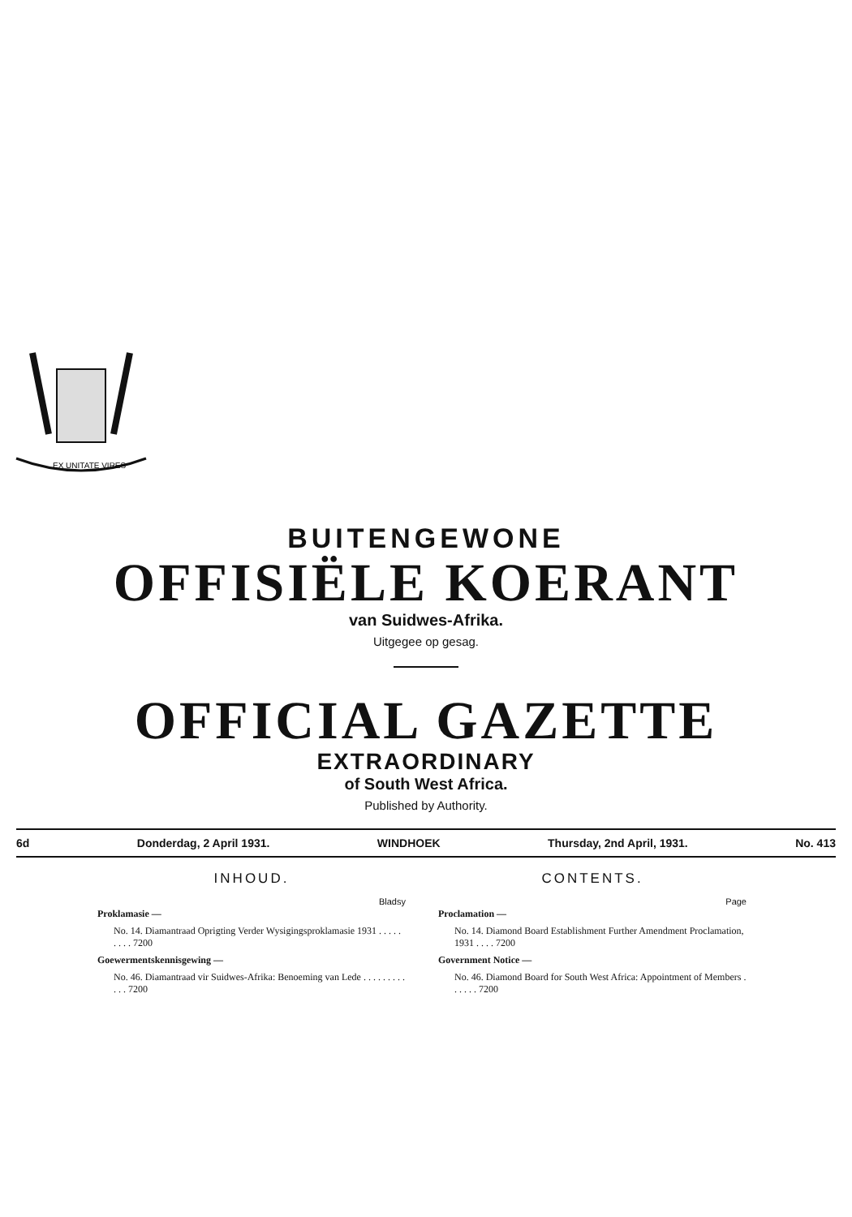EX UNITATE VIRES
BUITENGEWONE
OFFISIËLE KOERANT
van Suidwes-Afrika.
Uitgegee op gesag.
OFFICIAL GAZETTE
EXTRAORDINARY
of South West Africa.
Published by Authority.
6d Donderdag, 2 April 1931. WINDHOEK Thursday, 2nd April, 1931. No. 413
INHOUD.
Bladsy
Proklamasie —
No. 14. Diamantraad Oprigting Verder Wysigingsproklamasie 1931 . . . . . . . . . 7200
Goewermentskennisgewing —
No. 46. Diamantraad vir Suidwes-Afrika: Benoeming van Lede . . . . . . . . . . . . 7200
CONTENTS.
Page
Proclamation —
No. 14. Diamond Board Establishment Further Amendment Proclamation, 1931 . . . . 7200
Government Notice —
No. 46. Diamond Board for South West Africa: Appointment of Members . . . . . . 7200